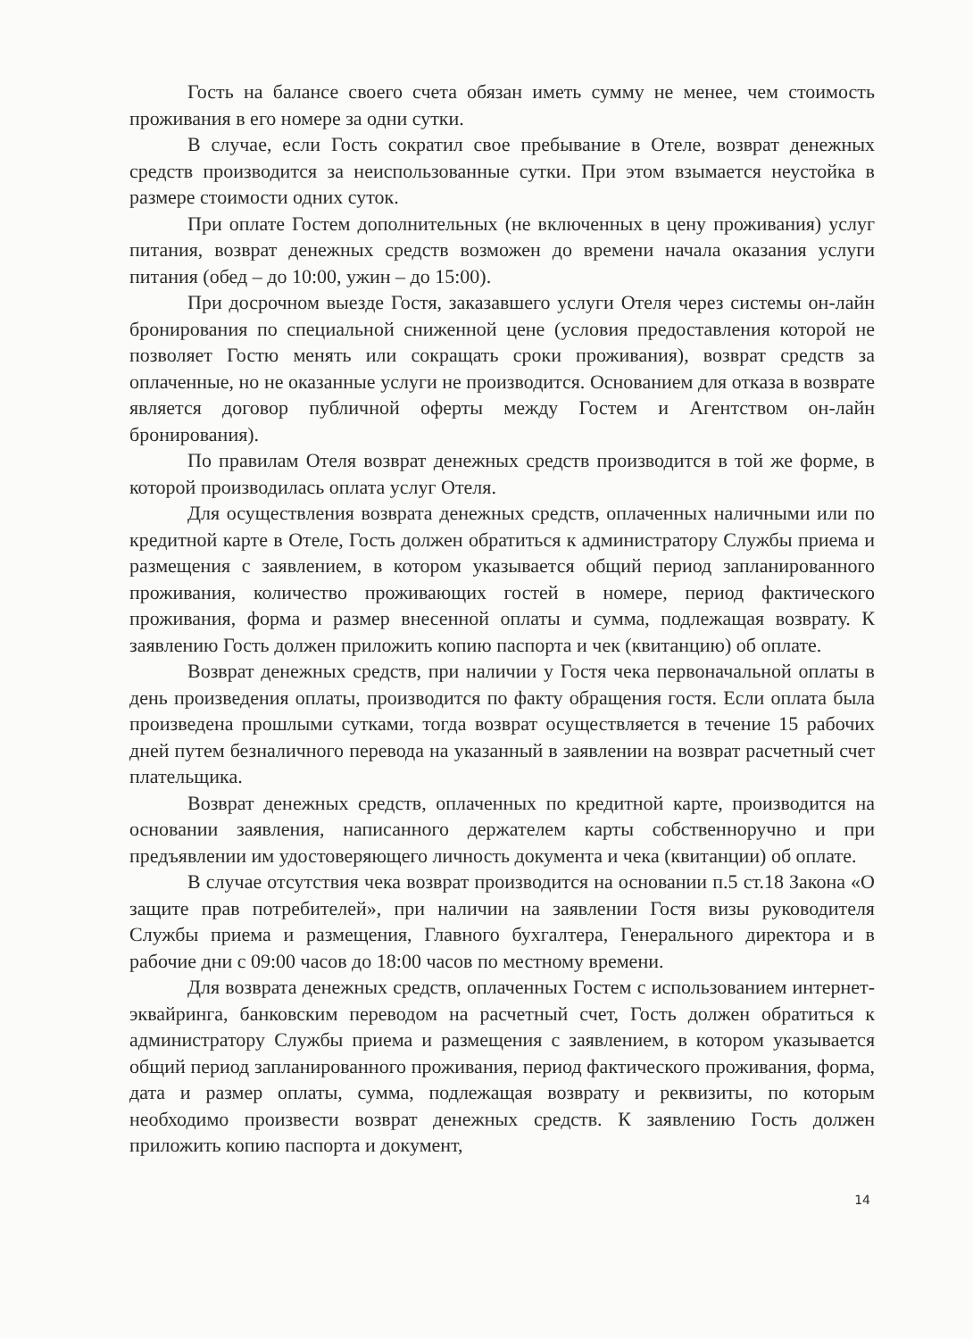Гость на балансе своего счета обязан иметь сумму не менее, чем стоимость проживания в его номере за одни сутки.
В случае, если Гость сократил свое пребывание в Отеле, возврат денежных средств производится за неиспользованные сутки. При этом взымается неустойка в размере стоимости одних суток.
При оплате Гостем дополнительных (не включенных в цену проживания) услуг питания, возврат денежных средств возможен до времени начала оказания услуги питания (обед – до 10:00, ужин – до 15:00).
При досрочном выезде Гостя, заказавшего услуги Отеля через системы он-лайн бронирования по специальной сниженной цене (условия предоставления которой не позволяет Гостю менять или сокращать сроки проживания), возврат средств за оплаченные, но не оказанные услуги не производится. Основанием для отказа в возврате является договор публичной оферты между Гостем и Агентством он-лайн бронирования).
По правилам Отеля возврат денежных средств производится в той же форме, в которой производилась оплата услуг Отеля.
Для осуществления возврата денежных средств, оплаченных наличными или по кредитной карте в Отеле, Гость должен обратиться к администратору Службы приема и размещения с заявлением, в котором указывается общий период запланированного проживания, количество проживающих гостей в номере, период фактического проживания, форма и размер внесенной оплаты и сумма, подлежащая возврату. К заявлению Гость должен приложить копию паспорта и чек (квитанцию) об оплате.
Возврат денежных средств, при наличии у Гостя чека первоначальной оплаты в день произведения оплаты, производится по факту обращения гостя. Если оплата была произведена прошлыми сутками, тогда возврат осуществляется в течение 15 рабочих дней путем безналичного перевода на указанный в заявлении на возврат расчетный счет плательщика.
Возврат денежных средств, оплаченных по кредитной карте, производится на основании заявления, написанного держателем карты собственноручно и при предъявлении им удостоверяющего личность документа и чека (квитанции) об оплате.
В случае отсутствия чека возврат производится на основании п.5 ст.18 Закона «О защите прав потребителей», при наличии на заявлении Гостя визы руководителя Службы приема и размещения, Главного бухгалтера, Генерального директора и в рабочие дни с 09:00 часов до 18:00 часов по местному времени.
Для возврата денежных средств, оплаченных Гостем с использованием интернет-эквайринга, банковским переводом на расчетный счет, Гость должен обратиться к администратору Службы приема и размещения с заявлением, в котором указывается общий период запланированного проживания, период фактического проживания, форма, дата и размер оплаты, сумма, подлежащая возврату и реквизиты, по которым необходимо произвести возврат денежных средств. К заявлению Гость должен приложить копию паспорта и документ,
14